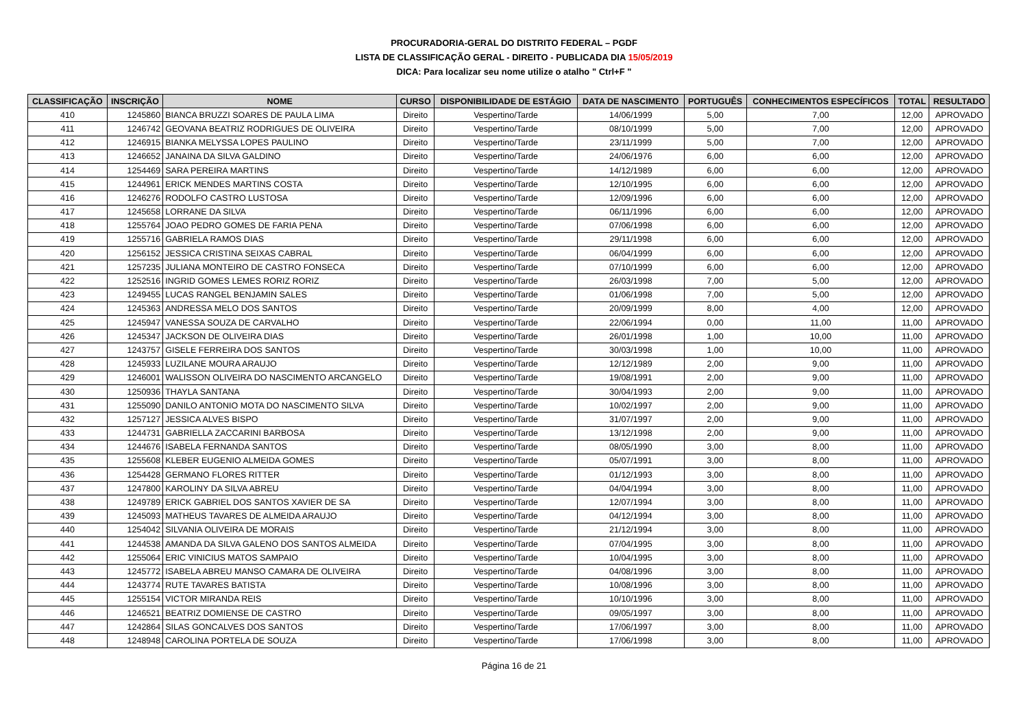PROCURADORIA-GERAL DO DISTRITO FEDERAL – PGDF
LISTA DE CLASSIFICAÇÃO GERAL - DIREITO - PUBLICADA DIA 15/05/2019
DICA: Para localizar seu nome utilize o atalho " Ctrl+F "
| CLASSIFICAÇÃO | INSCRIÇÃO | NOME | CURSO | DISPONIBILIDADE DE ESTÁGIO | DATA DE NASCIMENTO | PORTUGUÊS | CONHECIMENTOS ESPECÍFICOS | TOTAL | RESULTADO |
| --- | --- | --- | --- | --- | --- | --- | --- | --- | --- |
| 410 | 1245860 | BIANCA BRUZZI SOARES DE PAULA LIMA | Direito | Vespertino/Tarde | 14/06/1999 | 5,00 | 7,00 | 12,00 | APROVADO |
| 411 | 1246742 | GEOVANA BEATRIZ RODRIGUES DE OLIVEIRA | Direito | Vespertino/Tarde | 08/10/1999 | 5,00 | 7,00 | 12,00 | APROVADO |
| 412 | 1246915 | BIANKA MELYSSA LOPES PAULINO | Direito | Vespertino/Tarde | 23/11/1999 | 5,00 | 7,00 | 12,00 | APROVADO |
| 413 | 1246652 | JANAINA DA SILVA GALDINO | Direito | Vespertino/Tarde | 24/06/1976 | 6,00 | 6,00 | 12,00 | APROVADO |
| 414 | 1254469 | SARA PEREIRA MARTINS | Direito | Vespertino/Tarde | 14/12/1989 | 6,00 | 6,00 | 12,00 | APROVADO |
| 415 | 1244961 | ERICK MENDES MARTINS COSTA | Direito | Vespertino/Tarde | 12/10/1995 | 6,00 | 6,00 | 12,00 | APROVADO |
| 416 | 1246276 | RODOLFO CASTRO LUSTOSA | Direito | Vespertino/Tarde | 12/09/1996 | 6,00 | 6,00 | 12,00 | APROVADO |
| 417 | 1245658 | LORRANE DA SILVA | Direito | Vespertino/Tarde | 06/11/1996 | 6,00 | 6,00 | 12,00 | APROVADO |
| 418 | 1255764 | JOAO PEDRO GOMES DE FARIA PENA | Direito | Vespertino/Tarde | 07/06/1998 | 6,00 | 6,00 | 12,00 | APROVADO |
| 419 | 1255716 | GABRIELA RAMOS DIAS | Direito | Vespertino/Tarde | 29/11/1998 | 6,00 | 6,00 | 12,00 | APROVADO |
| 420 | 1256152 | JESSICA CRISTINA SEIXAS CABRAL | Direito | Vespertino/Tarde | 06/04/1999 | 6,00 | 6,00 | 12,00 | APROVADO |
| 421 | 1257235 | JULIANA MONTEIRO DE CASTRO FONSECA | Direito | Vespertino/Tarde | 07/10/1999 | 6,00 | 6,00 | 12,00 | APROVADO |
| 422 | 1252516 | INGRID GOMES LEMES RORIZ RORIZ | Direito | Vespertino/Tarde | 26/03/1998 | 7,00 | 5,00 | 12,00 | APROVADO |
| 423 | 1249455 | LUCAS RANGEL BENJAMIN SALES | Direito | Vespertino/Tarde | 01/06/1998 | 7,00 | 5,00 | 12,00 | APROVADO |
| 424 | 1245363 | ANDRESSA MELO DOS SANTOS | Direito | Vespertino/Tarde | 20/09/1999 | 8,00 | 4,00 | 12,00 | APROVADO |
| 425 | 1245947 | VANESSA SOUZA DE CARVALHO | Direito | Vespertino/Tarde | 22/06/1994 | 0,00 | 11,00 | 11,00 | APROVADO |
| 426 | 1245347 | JACKSON DE OLIVEIRA DIAS | Direito | Vespertino/Tarde | 26/01/1998 | 1,00 | 10,00 | 11,00 | APROVADO |
| 427 | 1243757 | GISELE FERREIRA DOS SANTOS | Direito | Vespertino/Tarde | 30/03/1998 | 1,00 | 10,00 | 11,00 | APROVADO |
| 428 | 1245933 | LUZILANE MOURA ARAUJO | Direito | Vespertino/Tarde | 12/12/1989 | 2,00 | 9,00 | 11,00 | APROVADO |
| 429 | 1246001 | WALISSON OLIVEIRA DO NASCIMENTO ARCANGELO | Direito | Vespertino/Tarde | 19/08/1991 | 2,00 | 9,00 | 11,00 | APROVADO |
| 430 | 1250936 | THAYLA SANTANA | Direito | Vespertino/Tarde | 30/04/1993 | 2,00 | 9,00 | 11,00 | APROVADO |
| 431 | 1255090 | DANILO ANTONIO MOTA DO NASCIMENTO SILVA | Direito | Vespertino/Tarde | 10/02/1997 | 2,00 | 9,00 | 11,00 | APROVADO |
| 432 | 1257127 | JESSICA ALVES BISPO | Direito | Vespertino/Tarde | 31/07/1997 | 2,00 | 9,00 | 11,00 | APROVADO |
| 433 | 1244731 | GABRIELLA ZACCARINI BARBOSA | Direito | Vespertino/Tarde | 13/12/1998 | 2,00 | 9,00 | 11,00 | APROVADO |
| 434 | 1244676 | ISABELA FERNANDA SANTOS | Direito | Vespertino/Tarde | 08/05/1990 | 3,00 | 8,00 | 11,00 | APROVADO |
| 435 | 1255608 | KLEBER EUGENIO ALMEIDA GOMES | Direito | Vespertino/Tarde | 05/07/1991 | 3,00 | 8,00 | 11,00 | APROVADO |
| 436 | 1254428 | GERMANO FLORES RITTER | Direito | Vespertino/Tarde | 01/12/1993 | 3,00 | 8,00 | 11,00 | APROVADO |
| 437 | 1247800 | KAROLINY DA SILVA ABREU | Direito | Vespertino/Tarde | 04/04/1994 | 3,00 | 8,00 | 11,00 | APROVADO |
| 438 | 1249789 | ERICK GABRIEL DOS SANTOS XAVIER DE SA | Direito | Vespertino/Tarde | 12/07/1994 | 3,00 | 8,00 | 11,00 | APROVADO |
| 439 | 1245093 | MATHEUS TAVARES DE ALMEIDA ARAUJO | Direito | Vespertino/Tarde | 04/12/1994 | 3,00 | 8,00 | 11,00 | APROVADO |
| 440 | 1254042 | SILVANIA OLIVEIRA DE MORAIS | Direito | Vespertino/Tarde | 21/12/1994 | 3,00 | 8,00 | 11,00 | APROVADO |
| 441 | 1244538 | AMANDA DA SILVA GALENO DOS SANTOS ALMEIDA | Direito | Vespertino/Tarde | 07/04/1995 | 3,00 | 8,00 | 11,00 | APROVADO |
| 442 | 1255064 | ERIC VINICIUS MATOS SAMPAIO | Direito | Vespertino/Tarde | 10/04/1995 | 3,00 | 8,00 | 11,00 | APROVADO |
| 443 | 1245772 | ISABELA ABREU MANSO CAMARA DE OLIVEIRA | Direito | Vespertino/Tarde | 04/08/1996 | 3,00 | 8,00 | 11,00 | APROVADO |
| 444 | 1243774 | RUTE TAVARES BATISTA | Direito | Vespertino/Tarde | 10/08/1996 | 3,00 | 8,00 | 11,00 | APROVADO |
| 445 | 1255154 | VICTOR MIRANDA REIS | Direito | Vespertino/Tarde | 10/10/1996 | 3,00 | 8,00 | 11,00 | APROVADO |
| 446 | 1246521 | BEATRIZ DOMIENSE DE CASTRO | Direito | Vespertino/Tarde | 09/05/1997 | 3,00 | 8,00 | 11,00 | APROVADO |
| 447 | 1242864 | SILAS GONCALVES DOS SANTOS | Direito | Vespertino/Tarde | 17/06/1997 | 3,00 | 8,00 | 11,00 | APROVADO |
| 448 | 1248948 | CAROLINA PORTELA DE SOUZA | Direito | Vespertino/Tarde | 17/06/1998 | 3,00 | 8,00 | 11,00 | APROVADO |
Página 16 de 21